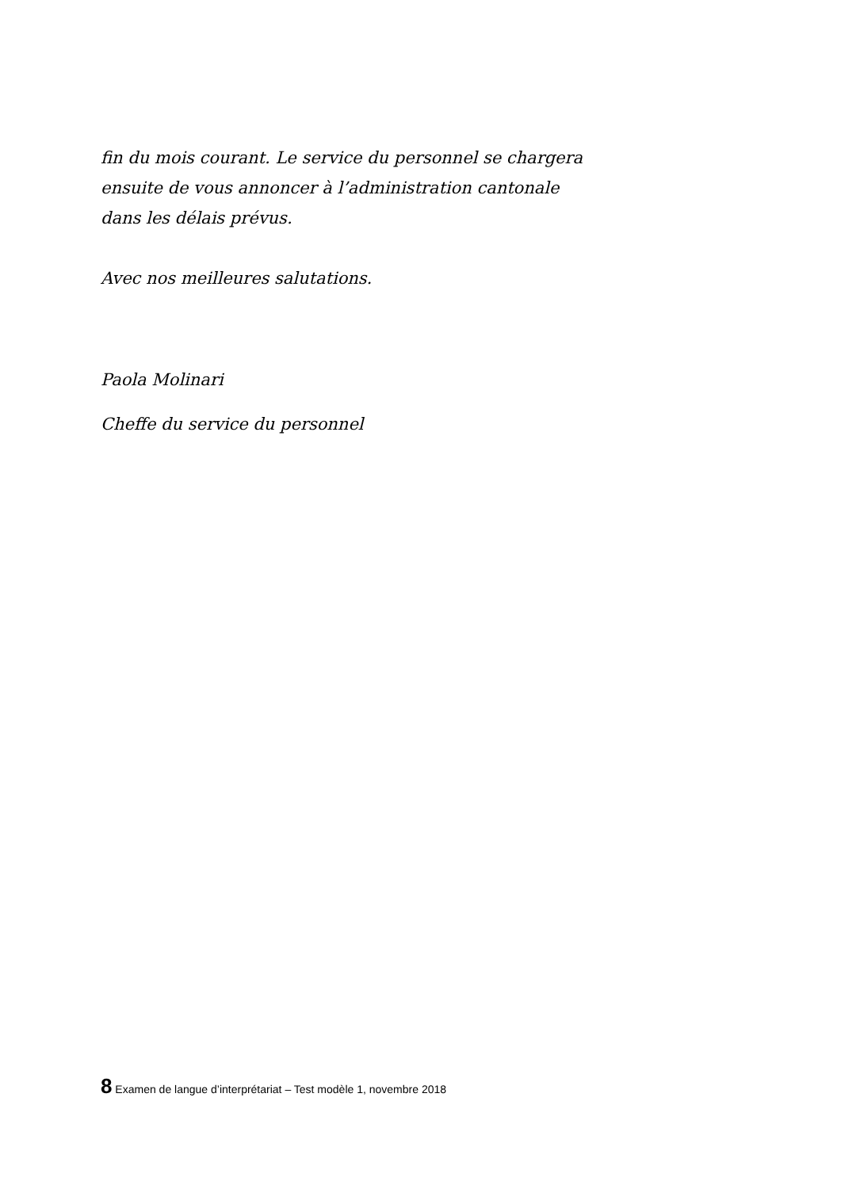fin du mois courant. Le service du personnel se chargera
ensuite de vous annoncer à l’administration cantonale
dans les délais prévus.
Avec nos meilleures salutations.
Paola Molinari
Cheffe du service du personnel
8 Examen de langue d’interprétariat – Test modèle 1, novembre 2018